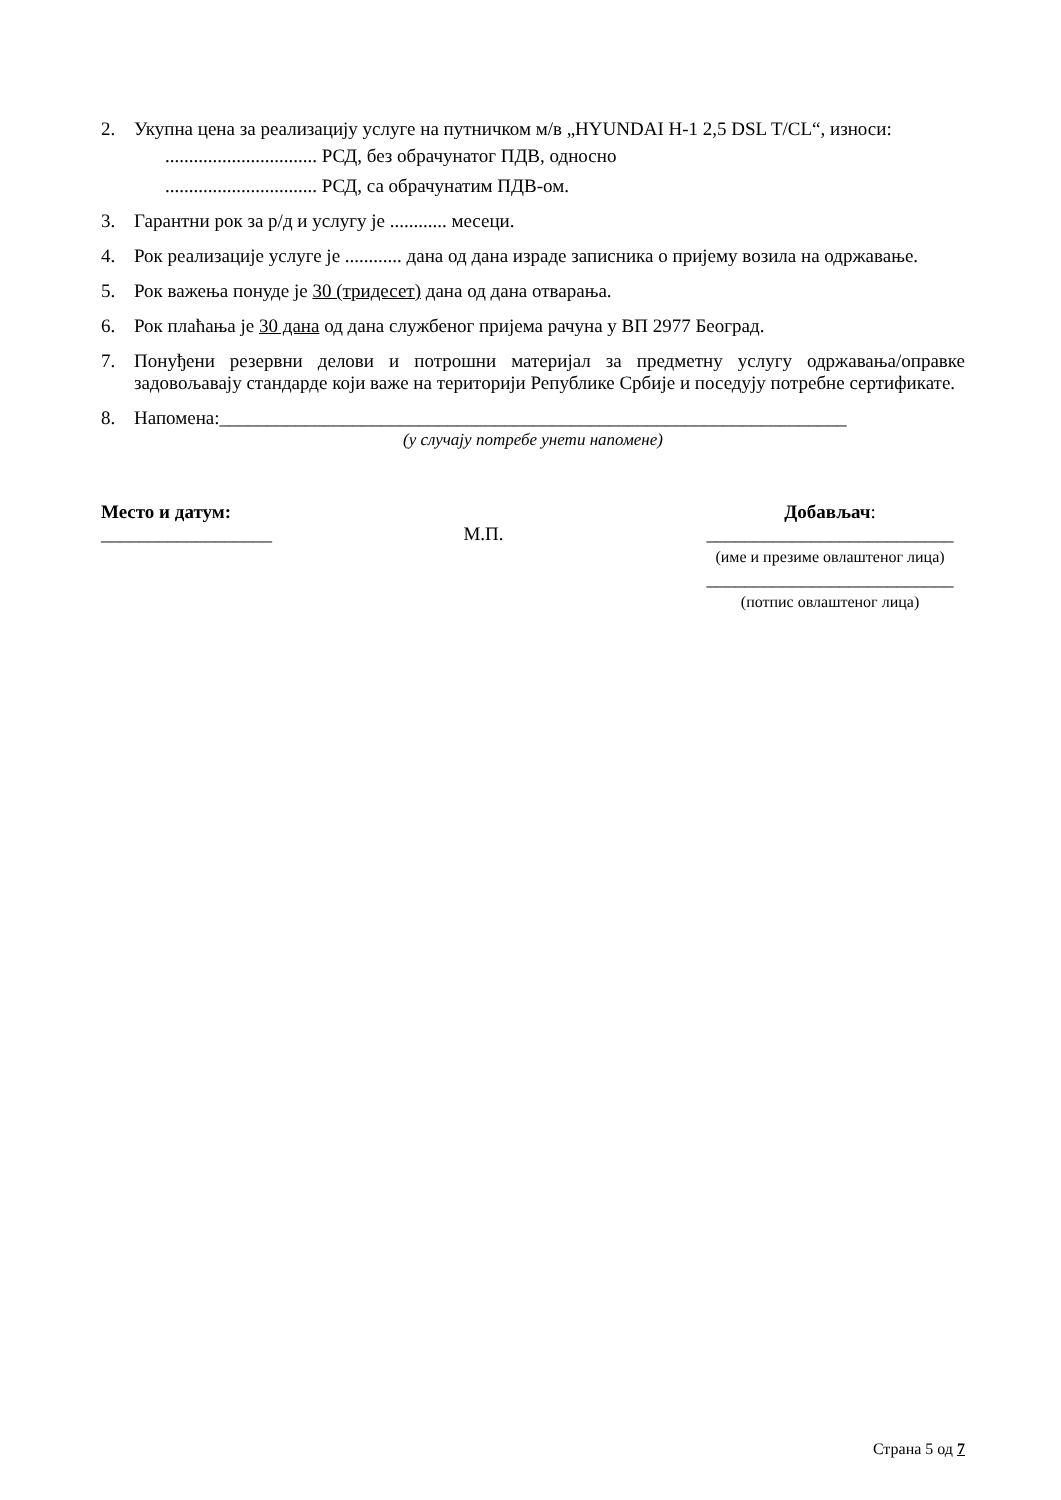2. Укупна цена за реализацију услуге на путничком м/в „HYUNDAI H-1 2,5 DSL T/CL“, износи:
................................ РСД, без обрачунатог ПДВ, односно
................................ РСД, са обрачунатим ПДВ-ом.
3. Гарантни рок за р/д и услугу је ............ месеци.
4. Рок реализације услуге је ............ дана од дана израде записника о пријему возила на одржавање.
5. Рок важења понуде је 30 (тридесет) дана од дана отварања.
6. Рок плаћања је 30 дана од дана службеног пријема рачуна у ВП 2977 Београд.
7. Понуђени резервни делови и потрошни материјал за предметну услугу одржавања/оправке задовољавају стандарде који важе на територији Републике Србије и поседују потребне сертификате.
8. Напомена:__________________________________________________________________
(у случају потребе унети напомене)
Место и датум:
__________________
М.П.
Добављач:
__________________________
(име и презиме овлаштеног лица)
__________________________
(потпис овлаштеног лица)
Страна 5 од 7